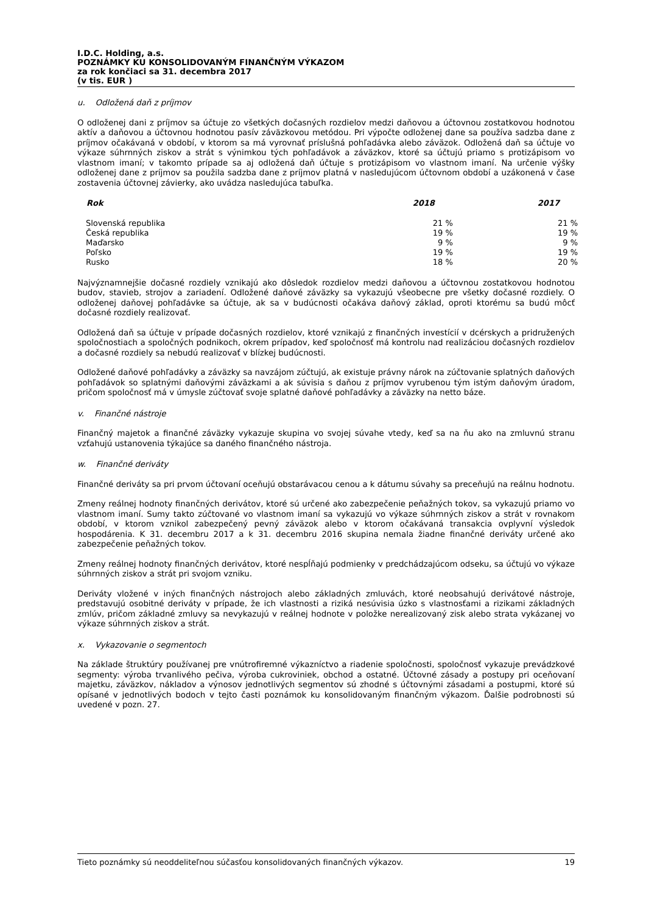I.D.C. Holding, a.s.
POZNÁMKY KU KONSOLIDOVANÝM FINANČNÝM VÝKAZOM
za rok končiaci sa 31. decembra 2017
(v tis. EUR )
u. Odložená daň z príjmov
O odloženej dani z príjmov sa účtuje zo všetkých dočasných rozdielov medzi daňovou a účtovnou zostatkovou hodnotou aktív a daňovou a účtovnou hodnotou pasív záväzkovou metódou. Pri výpočte odloženej dane sa používa sadzba dane z príjmov očakávaná v období, v ktorom sa má vyrovnať príslušná pohľadávka alebo záväzok. Odložená daň sa účtuje vo výkaze súhrnných ziskov a strát s výnimkou tých pohľadávok a záväzkov, ktoré sa účtujú priamo s protizápisom vo vlastnom imaní; v takomto prípade sa aj odložená daň účtuje s protizápisom vo vlastnom imaní. Na určenie výšky odloženej dane z príjmov sa použila sadzba dane z príjmov platná v nasledujúcom účtovnom období a uzákonená v čase zostavenia účtovnej závierky, ako uvádza nasledujúca tabuľka.
| Rok | 2018 | 2017 |
| --- | --- | --- |
| Slovenská republika | 21 % | 21 % |
| Česká republika | 19 % | 19 % |
| Maďarsko | 9 % | 9 % |
| Poľsko | 19 % | 19 % |
| Rusko | 18 % | 20 % |
Najvýznamnejšie dočasné rozdiely vznikajú ako dôsledok rozdielov medzi daňovou a účtovnou zostatkovou hodnotou budov, stavieb, strojov a zariadení. Odložené daňové záväzky sa vykazujú všeobecne pre všetky dočasné rozdiely. O odloženej daňovej pohľadávke sa účtuje, ak sa v budúcnosti očakáva daňový základ, oproti ktorému sa budú môcť dočasné rozdiely realizovať.
Odložená daň sa účtuje v prípade dočasných rozdielov, ktoré vznikajú z finančných investícií v dcérskych a pridružených spoločnostiach a spoločných podnikoch, okrem prípadov, keď spoločnosť má kontrolu nad realizáciou dočasných rozdielov a dočasné rozdiely sa nebudú realizovať v blízkej budúcnosti.
Odložené daňové pohľadávky a záväzky sa navzájom zúčtujú, ak existuje právny nárok na zúčtovanie splatných daňových pohľadávok so splatnými daňovými záväzkami a ak súvisia s daňou z príjmov vyrubenou tým istým daňovým úradom, pričom spoločnosť má v úmysle zúčtovať svoje splatné daňové pohľadávky a záväzky na netto báze.
v. Finančné nástroje
Finančný majetok a finančné záväzky vykazuje skupina vo svojej súvahe vtedy, keď sa na ňu ako na zmluvnú stranu vzťahujú ustanovenia týkajúce sa daného finančného nástroja.
w. Finančné deriváty
Finančné deriváty sa pri prvom účtovaní oceňujú obstarávacou cenou a k dátumu súvahy sa preceňujú na reálnu hodnotu.
Zmeny reálnej hodnoty finančných derivátov, ktoré sú určené ako zabezpečenie peňažných tokov, sa vykazujú priamo vo vlastnom imaní. Sumy takto zúčtované vo vlastnom imaní sa vykazujú vo výkaze súhrnných ziskov a strát v rovnakom období, v ktorom vznikol zabezpečený pevný záväzok alebo v ktorom očakávaná transakcia ovplyvní výsledok hospodárenia. K 31. decembru 2017 a k 31. decembru 2016 skupina nemala žiadne finančné deriváty určené ako zabezpečenie peňažných tokov.
Zmeny reálnej hodnoty finančných derivátov, ktoré nespĺňajú podmienky v predchádzajúcom odseku, sa účtujú vo výkaze súhrnných ziskov a strát pri svojom vzniku.
Deriváty vložené v iných finančných nástrojoch alebo základných zmluvách, ktoré neobsahujú derivátové nástroje, predstavujú osobitné deriváty v prípade, že ich vlastnosti a riziká nesúvisia úzko s vlastnosťami a rizikami základných zmlúv, pričom základné zmluvy sa nevykazujú v reálnej hodnote v položke nerealizovaný zisk alebo strata vykázanej vo výkaze súhrnných ziskov a strát.
x. Vykazovanie o segmentoch
Na základe štruktúry používanej pre vnútrofiremné výkazníctvo a riadenie spoločnosti, spoločnosť vykazuje prevádzkové segmenty: výroba trvanlivého pečiva, výroba cukroviniek, obchod a ostatné. Účtovné zásady a postupy pri oceňovaní majetku, záväzkov, nákladov a výnosov jednotlivých segmentov sú zhodné s účtovnými zásadami a postupmi, ktoré sú opísané v jednotlivých bodoch v tejto časti poznámok ku konsolidovaným finančným výkazom. Ďalšie podrobnosti sú uvedené v pozn. 27.
Tieto poznámky sú neoddeliteľnou súčasťou konsolidovaných finančných výkazov. 19